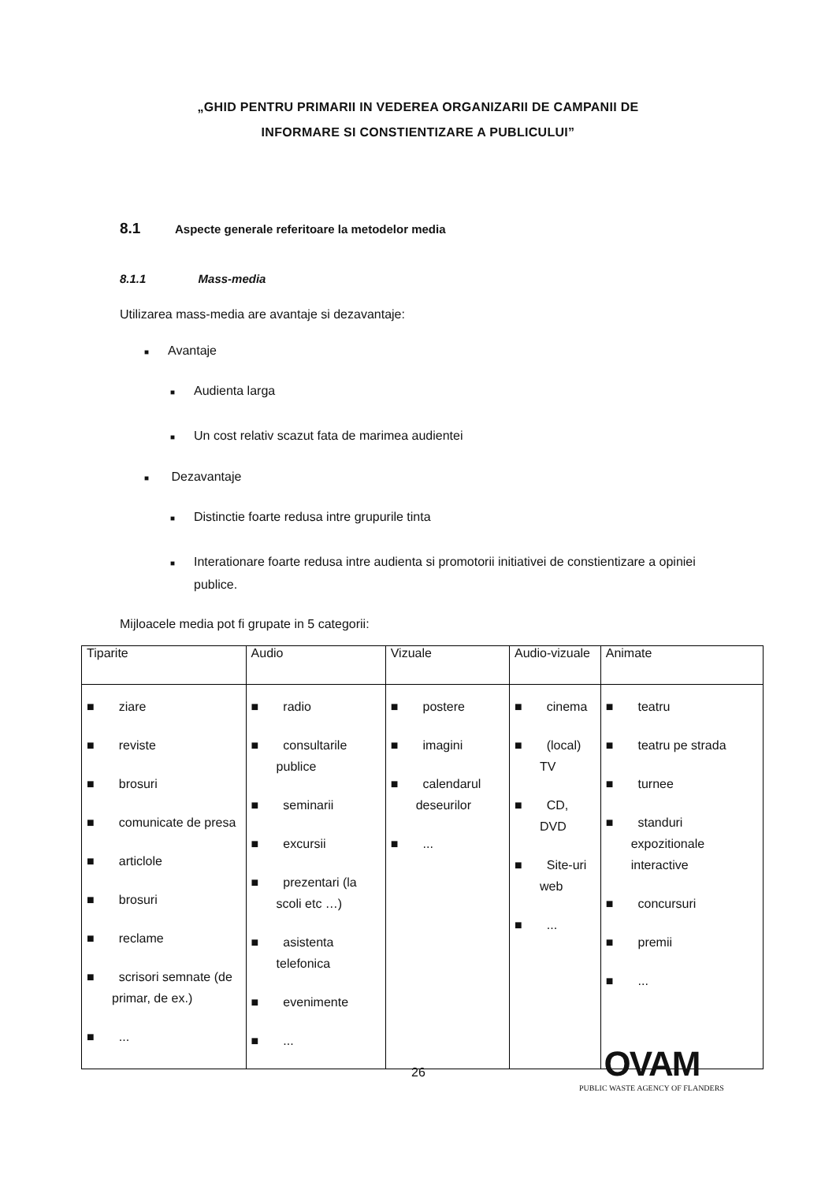„GHID PENTRU PRIMARII IN VEDEREA ORGANIZARII DE CAMPANII DE
INFORMARE SI CONSTIENTIZARE A PUBLICULUI”
8.1 Aspecte generale referitoare la metodelor media
8.1.1 Mass-media
Utilizarea mass-media are avantaje si dezavantaje:
■ Avantaje
■ Audienta larga
■ Un cost relativ scazut fata de marimea audientei
■ Dezavantaje
■ Distinctie foarte redusa intre grupurile tinta
■ Interationare foarte redusa intre audienta si promotorii initiativei de constientizare a opiniei publice.
Mijloacele media pot fi grupate in 5 categorii:
| Tiparite | Audio | Vizuale | Audio-vizuale | Animate |
| --- | --- | --- | --- | --- |
| ■ ziare ■ reviste ■ brosuri ■ comunicate de presa ■ articlole ■ brosuri ■ reclame ■ scrisori semnate (de primar, de ex.) ■ ... | ■ radio ■ consultarile publice ■ seminarii ■ excursii ■ prezentari (la scoli etc …) ■ asistenta telefonica ■ evenimente ■ ... | ■ postere ■ imagini ■ calendarul deseurilor ■ ... | ■ cinema ■ (local) TV ■ CD, DVD ■ Site-uri web ■ ... | ■ teatru ■ teatru pe strada ■ turnee ■ standuri expozitionale interactive ■ concursuri ■ premii ■ ... |
26
OVAM
PUBLIC WASTE AGENCY OF FLANDERS